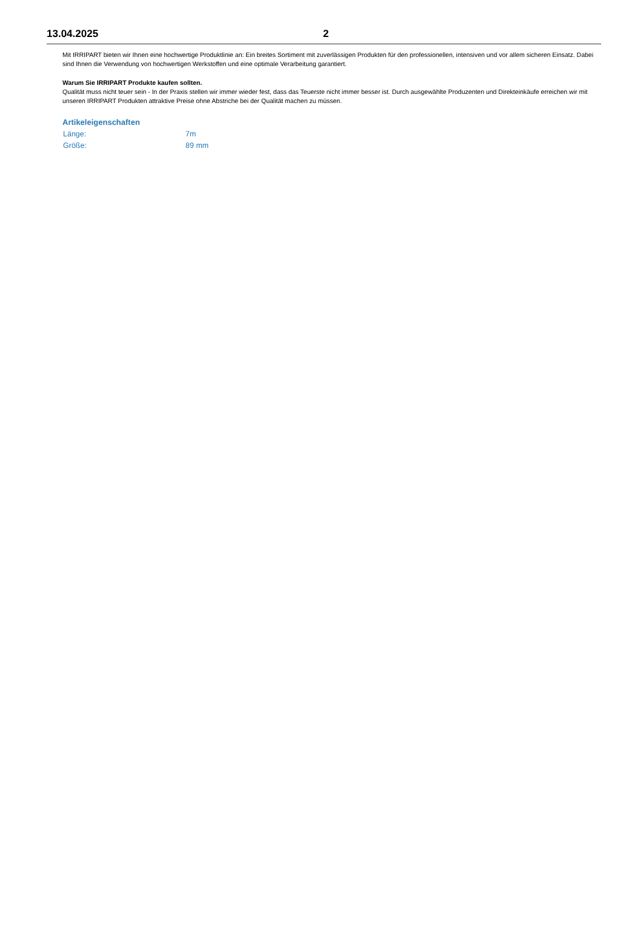13.04.2025 2
Mit IRRIPART bieten wir Ihnen eine hochwertige Produktlinie an: Ein breites Sortiment mit zuverlässigen Produkten für den professionellen, intensiven und vor allem sicheren Einsatz. Dabei sind Ihnen die Verwendung von hochwertigen Werkstoffen und eine optimale Verarbeitung garantiert.
Warum Sie IRRIPART Produkte kaufen sollten.
Qualität muss nicht teuer sein - In der Praxis stellen wir immer wieder fest, dass das Teuerste nicht immer besser ist. Durch ausgewählte Produzenten und Direkteinkäufe erreichen wir mit unseren IRRIPART Produkten attraktive Preise ohne Abstriche bei der Qualität machen zu müssen.
Artikeleigenschaften
| Länge: | 7m |
| Größe: | 89 mm |